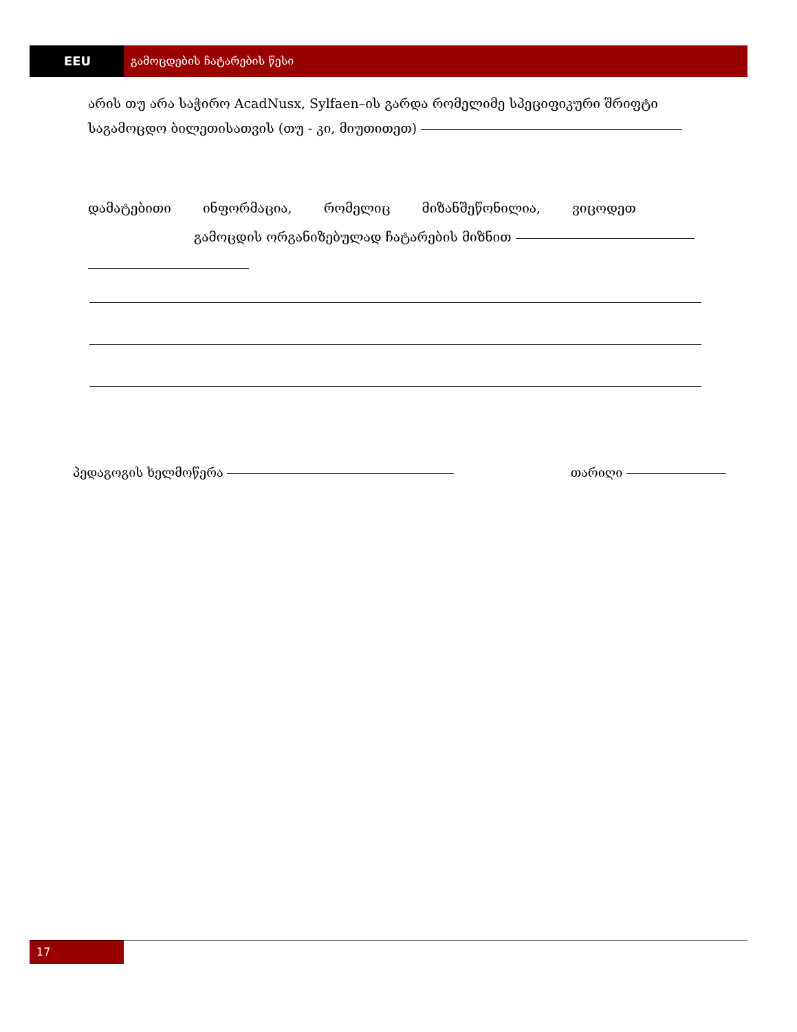EEU გამოცდების ჩატარების წესი
არის თუ არა საჭირო AcadNusx, Sylfaen–ის გარდა რომელიმე სპეციფიკური შრიფტი საგამოცდო ბილეთისათვის (თუ - კი, მიუთითეთ)
დამატებითი ინფორმაცია, რომელიც მიზანშეწონილია, ვიცოდეთ
გამოცდის ორგანიზებულად ჩატარების მიზნით
პედაგოგის ხელმოწერა თარიღი
17